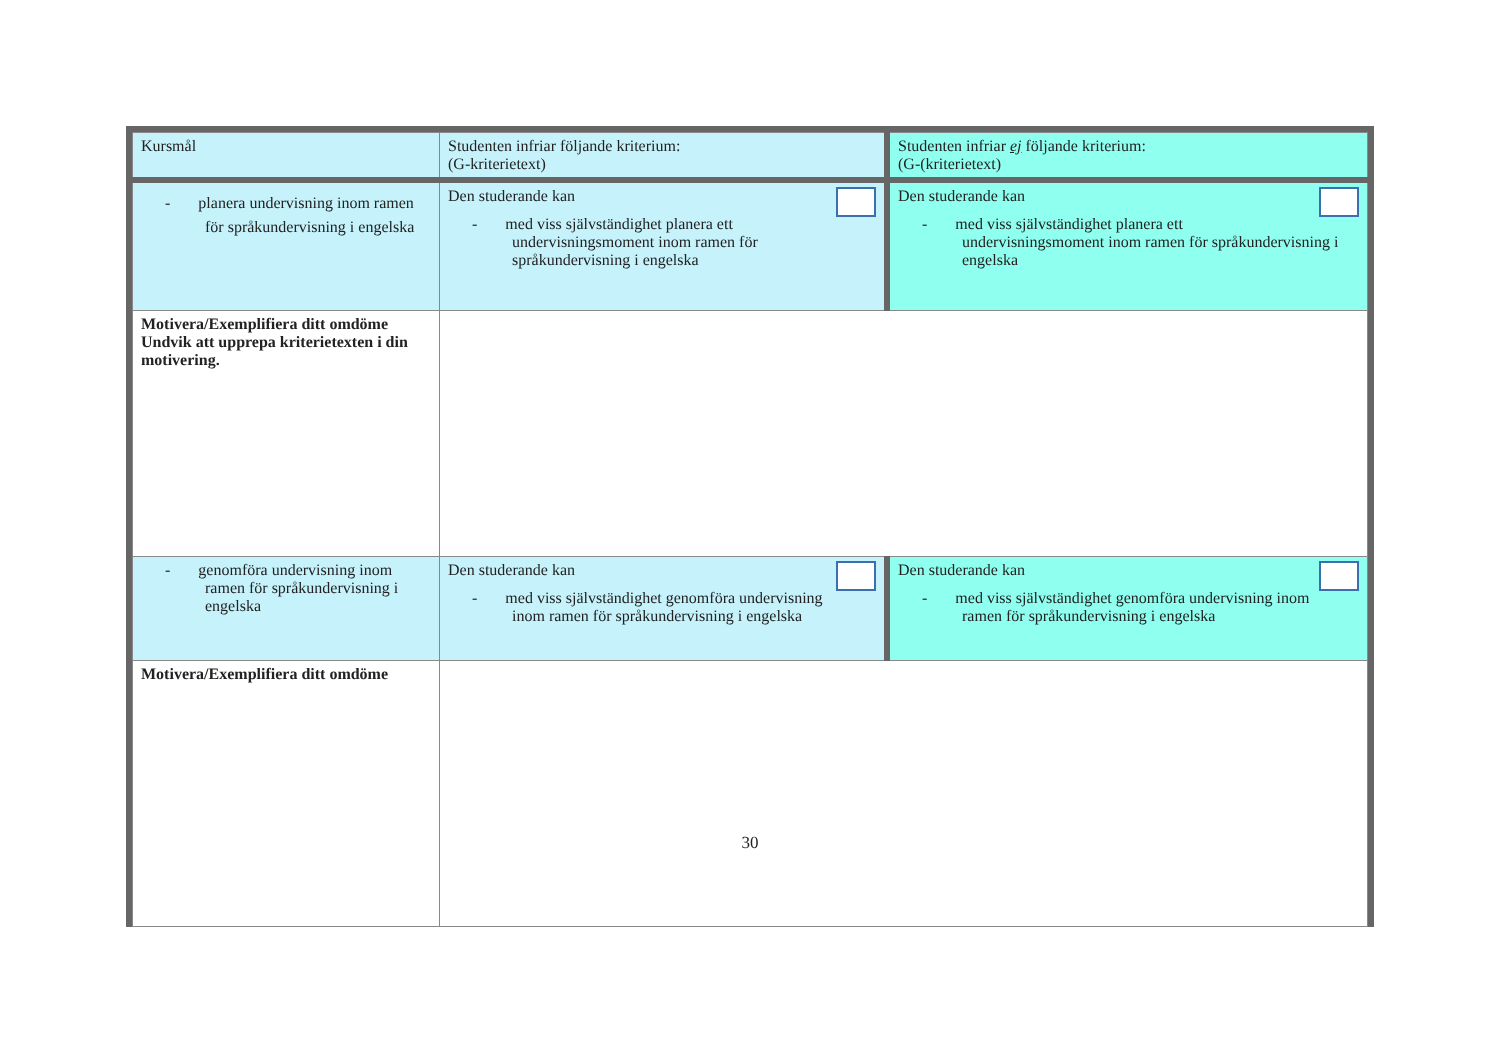| Kursmål | Studenten infriar följande kriterium: (G-kriterietext) | Studenten infriar ej följande kriterium: (G-(kriterietext) |
| - planera undervisning inom ramen för språkundervisning i engelska | Den studerande kan - med viss självständighet planera ett undervisningsmoment inom ramen för språkundervisning i engelska | Den studerande kan - med viss självständighet planera ett undervisningsmoment inom ramen för språkundervisning i engelska |
| Motivera/Exemplifiera ditt omdöme Undvik att upprepa kriterietexten i din motivering. | | |
| - genomföra undervisning inom ramen för språkundervisning i engelska | Den studerande kan - med viss självständighet genomföra undervisning inom ramen för språkundervisning i engelska | Den studerande kan - med viss självständighet genomföra undervisning inom ramen för språkundervisning i engelska |
| Motivera/Exemplifiera ditt omdöme | | |
30